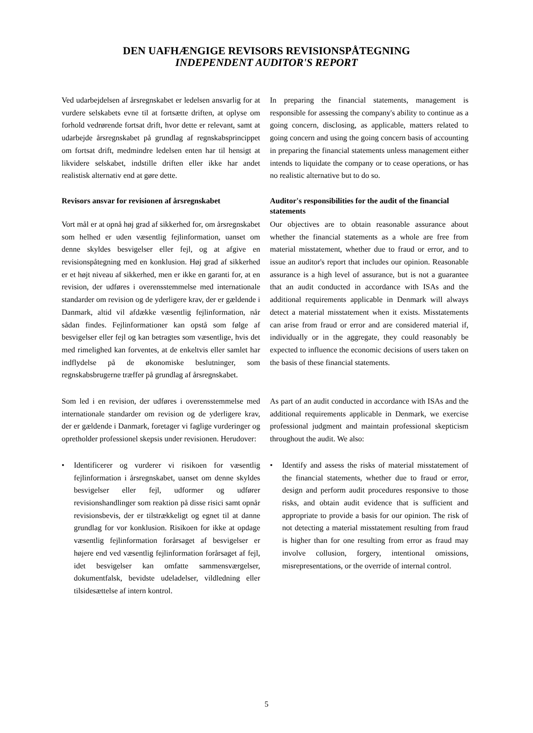DEN UAFHÆNGIGE REVISORS REVISIONSPÅTEGNING
INDEPENDENT AUDITOR'S REPORT
Ved udarbejdelsen af årsregnskabet er ledelsen ansvarlig for at vurdere selskabets evne til at fortsætte driften, at oplyse om forhold vedrørende fortsat drift, hvor dette er relevant, samt at udarbejde årsregnskabet på grundlag af regnskabsprincippet om fortsat drift, medmindre ledelsen enten har til hensigt at likvidere selskabet, indstille driften eller ikke har andet realistisk alternativ end at gøre dette.
In preparing the financial statements, management is responsible for assessing the company's ability to continue as a going concern, disclosing, as applicable, matters related to going concern and using the going concern basis of accounting in preparing the financial statements unless management either intends to liquidate the company or to cease operations, or has no realistic alternative but to do so.
Revisors ansvar for revisionen af årsregnskabet
Auditor's responsibilities for the audit of the financial statements
Vort mål er at opnå høj grad af sikkerhed for, om årsregnskabet som helhed er uden væsentlig fejlinformation, uanset om denne skyldes besvigelser eller fejl, og at afgive en revisionspåtegning med en konklusion. Høj grad af sikkerhed er et højt niveau af sikkerhed, men er ikke en garanti for, at en revision, der udføres i overensstemmelse med internationale standarder om revision og de yderligere krav, der er gældende i Danmark, altid vil afdække væsentlig fejlinformation, når sådan findes. Fejlinformationer kan opstå som følge af besvigelser eller fejl og kan betragtes som væsentlige, hvis det med rimelighed kan forventes, at de enkeltvis eller samlet har indflydelse på de økonomiske beslutninger, som regnskabsbrugerne træffer på grundlag af årsregnskabet.
Our objectives are to obtain reasonable assurance about whether the financial statements as a whole are free from material misstatement, whether due to fraud or error, and to issue an auditor's report that includes our opinion. Reasonable assurance is a high level of assurance, but is not a guarantee that an audit conducted in accordance with ISAs and the additional requirements applicable in Denmark will always detect a material misstatement when it exists. Misstatements can arise from fraud or error and are considered material if, individually or in the aggregate, they could reasonably be expected to influence the economic decisions of users taken on the basis of these financial statements.
Som led i en revision, der udføres i overensstemmelse med internationale standarder om revision og de yderligere krav, der er gældende i Danmark, foretager vi faglige vurderinger og opretholder professionel skepsis under revisionen. Herudover:
As part of an audit conducted in accordance with ISAs and the additional requirements applicable in Denmark, we exercise professional judgment and maintain professional skepticism throughout the audit. We also:
• Identificerer og vurderer vi risikoen for væsentlig fejlinformation i årsregnskabet, uanset om denne skyldes besvigelser eller fejl, udformer og udfører revisionshandlinger som reaktion på disse risici samt opnår revisionsbevis, der er tilstrækkeligt og egnet til at danne grundlag for vor konklusion. Risikoen for ikke at opdage væsentlig fejlinformation forårsaget af besvigelser er højere end ved væsentlig fejlinformation forårsaget af fejl, idet besvigelser kan omfatte sammensværgelser, dokumentfalsk, bevidste udeladelser, vildledning eller tilsidesættelse af intern kontrol.
• Identify and assess the risks of material misstatement of the financial statements, whether due to fraud or error, design and perform audit procedures responsive to those risks, and obtain audit evidence that is sufficient and appropriate to provide a basis for our opinion. The risk of not detecting a material misstatement resulting from fraud is higher than for one resulting from error as fraud may involve collusion, forgery, intentional omissions, misrepresentations, or the override of internal control.
5